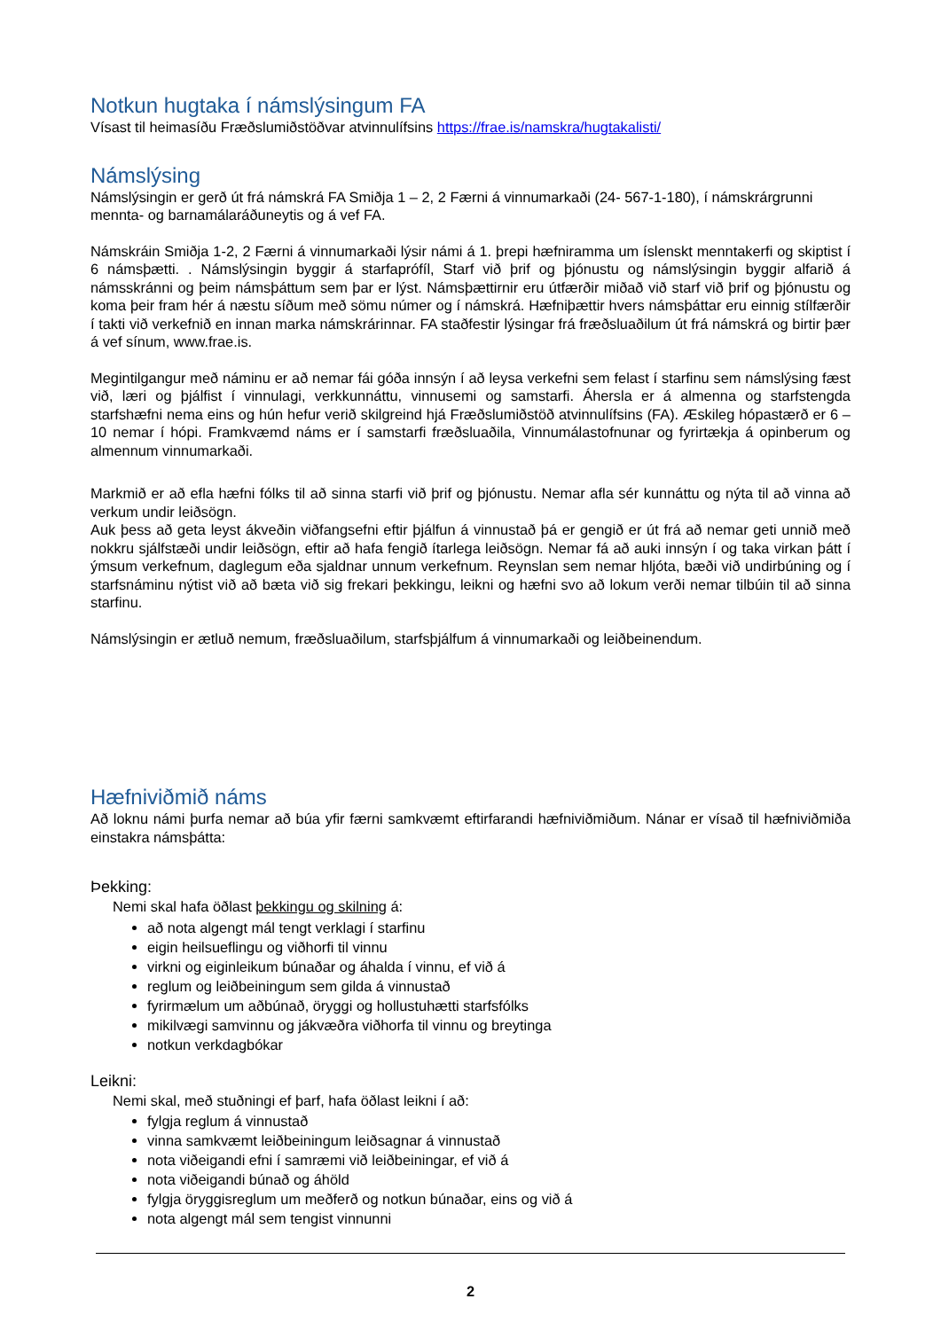Notkun hugtaka í námslýsingum FA
Vísast til heimasíðu Fræðslumiðstöðvar atvinnulífsins https://frae.is/namskra/hugtakalisti/
Námslýsing
Námslýsingin er gerð út frá námskrá FA Smiðja 1 – 2, 2 Færni á vinnumarkaði (24- 567-1-180), í námskrárgrunni mennta- og barnamálaráðuneytis og á vef FA.
Námskráin Smiðja 1-2, 2 Færni á vinnumarkaði lýsir námi á 1. þrepi hæfniramma um íslenskt menntakerfi og skiptist í 6 námsþætti. . Námslýsingin byggir á starfaprófíl, Starf við þrif og þjónustu og námslýsingin byggir alfarið á námsskránni og þeim námsþáttum sem þar er lýst. Námsþættirnir eru útfærðir miðað við starf við þrif og þjónustu og koma þeir fram hér á næstu síðum með sömu númer og í námskrá. Hæfniþættir hvers námsþáttar eru einnig stílfærðir í takti við verkefnið en innan marka námskrárinnar. FA staðfestir lýsingar frá fræðsluaðilum út frá námskrá og birtir þær á vef sínum, www.frae.is.
Megintilgangur með náminu er að nemar fái góða innsýn í að leysa verkefni sem felast í starfinu sem námslýsing fæst við, læri og þjálfist í vinnulagi, verkkunnáttu, vinnusemi og samstarfi. Áhersla er á almenna og starfstengda starfshæfni nema eins og hún hefur verið skilgreind hjá Fræðslumiðstöð atvinnulífsins (FA). Æskileg hópastærð er 6 – 10 nemar í hópi. Framkvæmd náms er í samstarfi fræðsluaðila, Vinnumálastofnunar og fyrirtækja á opinberum og almennum vinnumarkaði.
Markmið er að efla hæfni fólks til að sinna starfi við þrif og þjónustu. Nemar afla sér kunnáttu og nýta til að vinna að verkum undir leiðsögn.
Auk þess að geta leyst ákveðin viðfangsefni eftir þjálfun á vinnustað þá er gengið er út frá að nemar geti unnið með nokkru sjálfstæði undir leiðsögn, eftir að hafa fengið ítarlega leiðsögn. Nemar fá að auki innsýn í og taka virkan þátt í ýmsum verkefnum, daglegum eða sjaldnar unnum verkefnum. Reynslan sem nemar hljóta, bæði við undirbúning og í starfsnáminu nýtist við að bæta við sig frekari þekkingu, leikni og hæfni svo að lokum verði nemar tilbúin til að sinna starfinu.
Námslýsingin er ætluð nemum, fræðsluaðilum, starfsþjálfum á vinnumarkaði og leiðbeinendum.
Hæfniviðmið náms
Að loknu námi þurfa nemar að búa yfir færni samkvæmt eftirfarandi hæfniviðmiðum. Nánar er vísað til hæfniviðmiða einstakra námsþátta:
Þekking:
Nemi skal hafa öðlast þekkingu og skilning á:
að nota algengt mál tengt verklagi í starfinu
eigin heilsueflingu og viðhorfi til vinnu
virkni og eiginleikum búnaðar og áhalda í vinnu, ef við á
reglum og leiðbeiningum sem gilda á vinnustað
fyrirmælum um aðbúnað, öryggi og hollustuhætti starfsfólks
mikilvægi samvinnu og jákvæðra viðhorfa til vinnu og breytinga
notkun verkdagbókar
Leikni:
Nemi skal, með stuðningi ef þarf, hafa öðlast leikni í að:
fylgja reglum á vinnustað
vinna samkvæmt leiðbeiningum leiðsagnar á vinnustað
nota viðeigandi efni í samræmi við leiðbeiningar, ef við á
nota viðeigandi búnað og áhöld
fylgja öryggisreglum um meðferð og notkun búnaðar, eins og við á
nota algengt mál sem tengist vinnunni
2